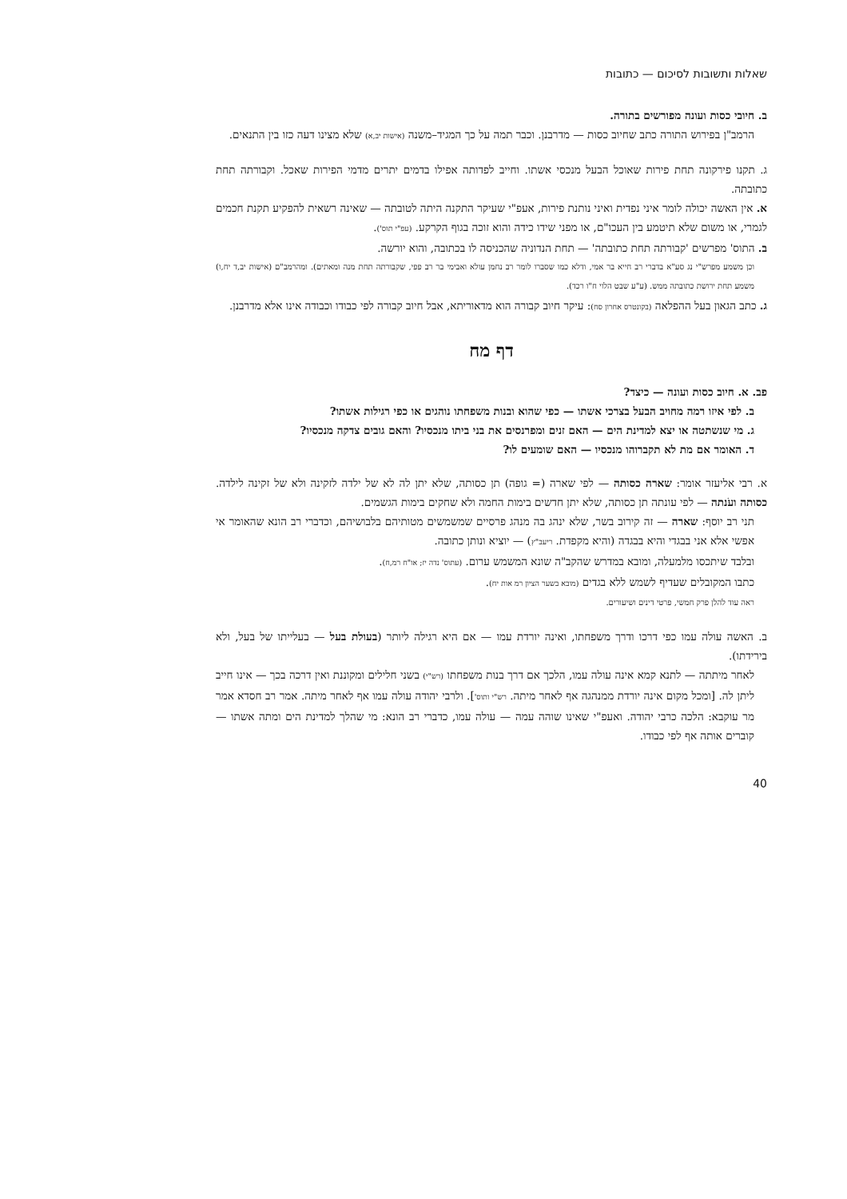שאלות ותשובות לסיכום — כתובות
ב. חיובי כסות ועונה מפורשים בתורה.
הרמב"ן בפירוש התורה כתב שחיוב כסות — מדרבנן. וכבר תמה על כך המגיד–משנה (אישות יב,א) שלא מצינו דעה כזו בין התנאים.
ג. תקנו פירקונה תחת פירות שאוכל הבעל מנכסי אשתו. וחייב לפדותה אפילו בדמים יתרים מדמי הפירות שאכל. וקבורתה תחת כתובתה.
א. אין האשה יכולה לומר איני נפדית ואיני נותנת פירות, אעפ"י שעיקר התקנה היתה לטובתה — שאינה רשאית להפקיע תקנת חכמים לגמרי, או משום שלא תיטמע בין העכו"ם, או מפני שידו כידה והוא זוכה בגוף הקרקע. (עפ"י תוס').
ב. התוס' מפרשים 'קבורתה תחת כתובתה' — תחת הנדוניה שהכניסה לו בכתובה, והוא יורשה.
וכן משמע מפרש"י נג סע"א בדברי רב חייא בר אמי, ודלא כמו שסברו לומר רב נחמן עולא ואבימי בר רב פפי, שקבורתה תחת מנה ומאתים). ומהרמב"ם (אישות יב,ד יח,ו) משמע תחת ירושת כתובתה ממש. (ע"ע שבט הלוי ח"ו רכד).
ג. כתב הגאון בעל ההפלאה (בקונטרס אחרון סח): עיקר חיוב קבורה הוא מדאוריתא, אבל חיוב קבורה לפי כבודו וכבודה אינו אלא מדרבנן.
דף מח
פב. א. חיוב כסות ועונה — כיצד?
ב. לפי איזו רמה מחויב הבעל בצרכי אשתו — כפי שהוא ובנות משפחתו נוהגים או כפי רגילות אשתו?
ג. מי שנשתטה או יצא למדינת הים — האם זנים ומפרנסים את בני ביתו מנכסיו? והאם גובים צדקה מנכסיו?
ד. האומר אם מת לא תקברוהו מנכסיו — האם שומעים לו?
א. רבי אליעזר אומר: שארה כסותה — לפי שארה (= גופה) תן כסותה, שלא יתן לה לא של ילדה לזקינה ולא של זקינה לילדה. כסותה ועֹנתה — לפי עונתה תן כסותה, שלא יתן חדשים בימות החמה ולא שחקים בימות הגשמים.
תני רב יוסף: שארה — זה קירוב בשר, שלא ינהג בה מנהג פרסיים שמשמשים מטותיהם בלבושיהם, וכדברי רב הונא שהאומר אי אפשי אלא אני בבגדי והיא בבגדה (והיא מקפדת. ריעב"ץ) — יוציא ונותן כתובה.
ובלבד שיתכסו מלמעלה, ומובא במדרש שהקב"ה שונא המשמש ערום. (עתוס' נדה יז; או"ח רמ,ח).
כתבו המקובלים שעדיף לשמש ללא בגדים (מובא בשער הציון רמ אות יח).
ראה עוד להלן פרק חמשי, פרטי דינים ושיעורים.
ב. האשה עולה עמו כפי דרכו ודרך משפחתו, ואינה יורדת עמו — אם היא רגילה ליותר (בעולת בעל — בעלייתו של בעל, ולא בירידתו).
לאחר מיתתה — לתנא קמא אינה עולה עמו, הלכך אם דרך בנות משפחתו (רש"י) בשני חלילים ומקוננת ואין דרכה בכך — אינו חייב ליתן לה. [ומכל מקום אינה יורדת ממנהגה אף לאחר מיתה. רש"י ותוס']. ולרבי יהודה עולה עמו אף לאחר מיתה. אמר רב חסדא אמר מר עוקבא: הלכה כרבי יהודה. ואעפ"י שאינו שוהה עמה — עולה עמו, כדברי רב הונא: מי שהלך למדינת הים ומתה אשתו — קוברים אותה אף לפי כבודו.
40